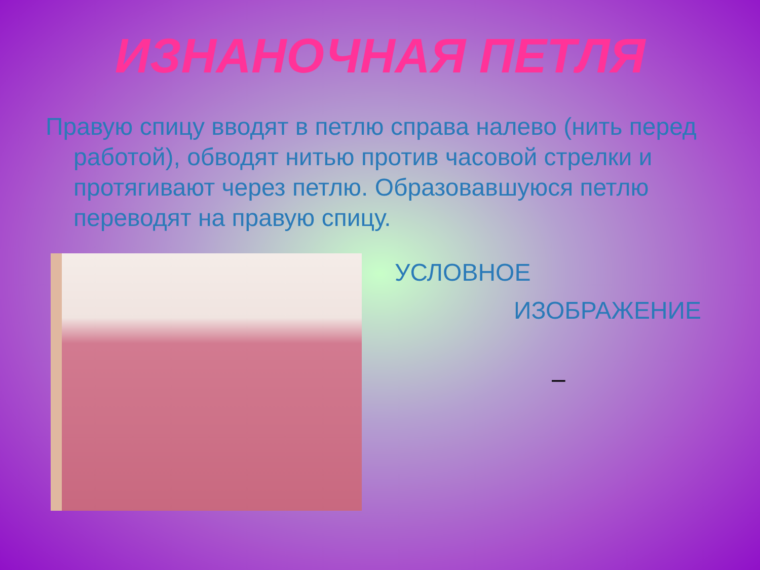ИЗНАНОЧНАЯ ПЕТЛЯ
Правую спицу вводят в петлю справа налево (нить перед работой), обводят нитью против часовой стрелки и протягивают через петлю. Образовавшуюся петлю переводят на правую спицу.
УСЛОВНОЕ
ИЗОБРАЖЕНИЕ
–